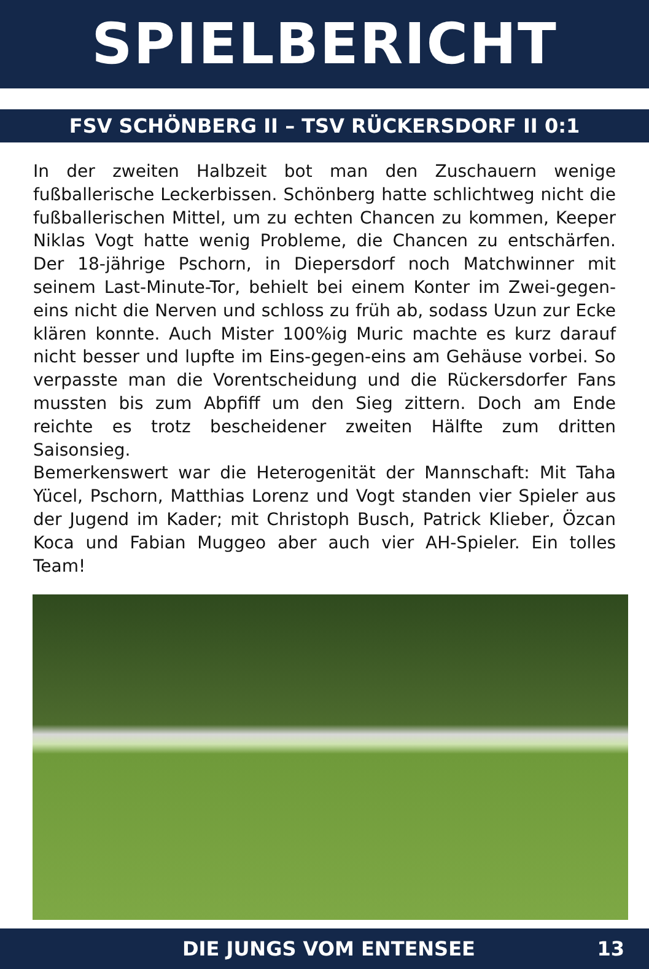SPIELBERICHT
FSV SCHÖNBERG II – TSV RÜCKERSDORF II 0:1
In der zweiten Halbzeit bot man den Zuschauern wenige fußballerische Leckerbissen. Schönberg hatte schlichtweg nicht die fußballerischen Mittel, um zu echten Chancen zu kommen, Keeper Niklas Vogt hatte wenig Probleme, die Chancen zu entschärfen. Der 18-jährige Pschorn, in Diepersdorf noch Matchwinner mit seinem Last-Minute-Tor, behielt bei einem Konter im Zwei-gegen-eins nicht die Nerven und schloss zu früh ab, sodass Uzun zur Ecke klären konnte. Auch Mister 100%ig Muric machte es kurz darauf nicht besser und lupfte im Eins-gegen-eins am Gehäuse vorbei. So verpasste man die Vorentscheidung und die Rückersdorfer Fans mussten bis zum Abpfiff um den Sieg zittern. Doch am Ende reichte es trotz bescheidener zweiten Hälfte zum dritten Saisonsieg.
Bemerkenswert war die Heterogenität der Mannschaft: Mit Taha Yücel, Pschorn, Matthias Lorenz und Vogt standen vier Spieler aus der Jugend im Kader; mit Christoph Busch, Patrick Klieber, Özcan Koca und Fabian Muggeo aber auch vier AH-Spieler. Ein tolles Team!
DIE JUNGS VOM ENTENSEE 13